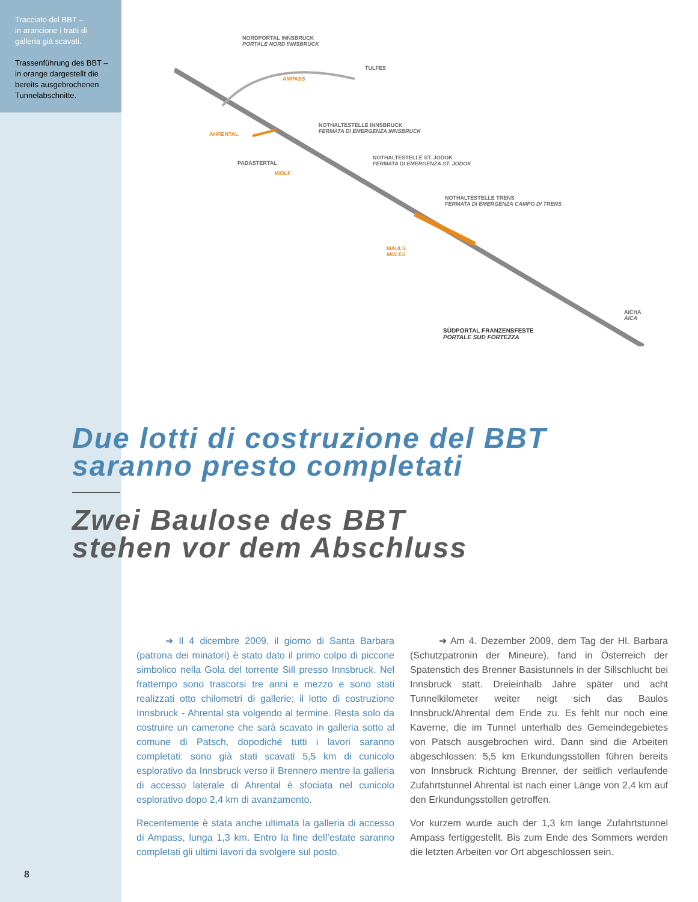Tracciato del BBT –
in arancione i tratti di galleria già scavati.
Trassenführung des BBT – in orange dargestellt die bereits ausgebrochenen Tunnelabschnitte.
NORDPORTAL INNSBRUCK
PORTALE NORD INNSBRUCK
TULFES
AMPASS
NOTHALTESTELLE INNSBRUCK
FERMATA DI EMERGENZA INNSBRUCK AHRENTAL
NOTHALTESTELLE ST. JODOK
FERMATA DI EMERGENZA ST. JODOK PADASTERTAL
WOLF
NOTHALTESTELLE TRENS
FERMATA DI EMERGENZA CAMPO DI TRENS
MAULS
MULES
AICHA
AICA
SÜDPORTAL FRANZENSFESTE
PORTALE SUD FORTEZZA
Due lotti di costruzione del BBT
saranno presto completati
Zwei Baulose des BBT
stehen vor dem Abschluss
   ➜ Il 4 dicembre 2009, il giorno di Santa Barbara (patrona dei minatori) è stato dato il primo colpo di piccone simbolico nella Gola del torrente Sill presso Innsbruck. Nel frattempo sono trascorsi tre anni e mezzo e sono stati realizzati otto chilometri di gallerie; il lotto di costruzione Innsbruck - Ahrental sta volgendo al termine. Resta solo da costruire un camerone che sarà scavato in galleria sotto al comune di Patsch, dopodiché tutti i lavori saranno completati: sono già stati scavati 5,5 km di cunicolo esplorativo da Innsbruck verso il Brennero mentre la galleria di accesso laterale di Ahrental è sfociata nel cunicolo esplorativo dopo 2,4 km di avanzamento.
Recentemente è stata anche ultimata la galleria di accesso di Ampass, lunga 1,3 km. Entro la fine dell’estate saranno completati gli ultimi lavori da svolgere sul posto.
   ➜ Am 4. Dezember 2009, dem Tag der Hl. Barbara (Schutzpatronin der Mineure), fand in Österreich der Spatenstich des Brenner Basistunnels in der Sillschlucht bei Innsbruck statt. Dreieinhalb Jahre später und acht Tunnelkilometer weiter neigt sich das Baulos Innsbruck/Ahrental dem Ende zu. Es fehlt nur noch eine Kaverne, die im Tunnel unterhalb des Gemeindegebietes von Patsch ausgebrochen wird. Dann sind die Arbeiten abgeschlossen: 5,5 km Erkundungsstollen führen bereits von Innsbruck Richtung Brenner, der seitlich verlaufende Zufahrtstunnel Ahrental ist nach einer Länge von 2,4 km auf den Erkundungsstollen getroffen.
Vor kurzem wurde auch der 1,3 km lange Zufahrtstunnel Ampass fertiggestellt. Bis zum Ende des Sommers werden die letzten Arbeiten vor Ort abgeschlossen sein.
8